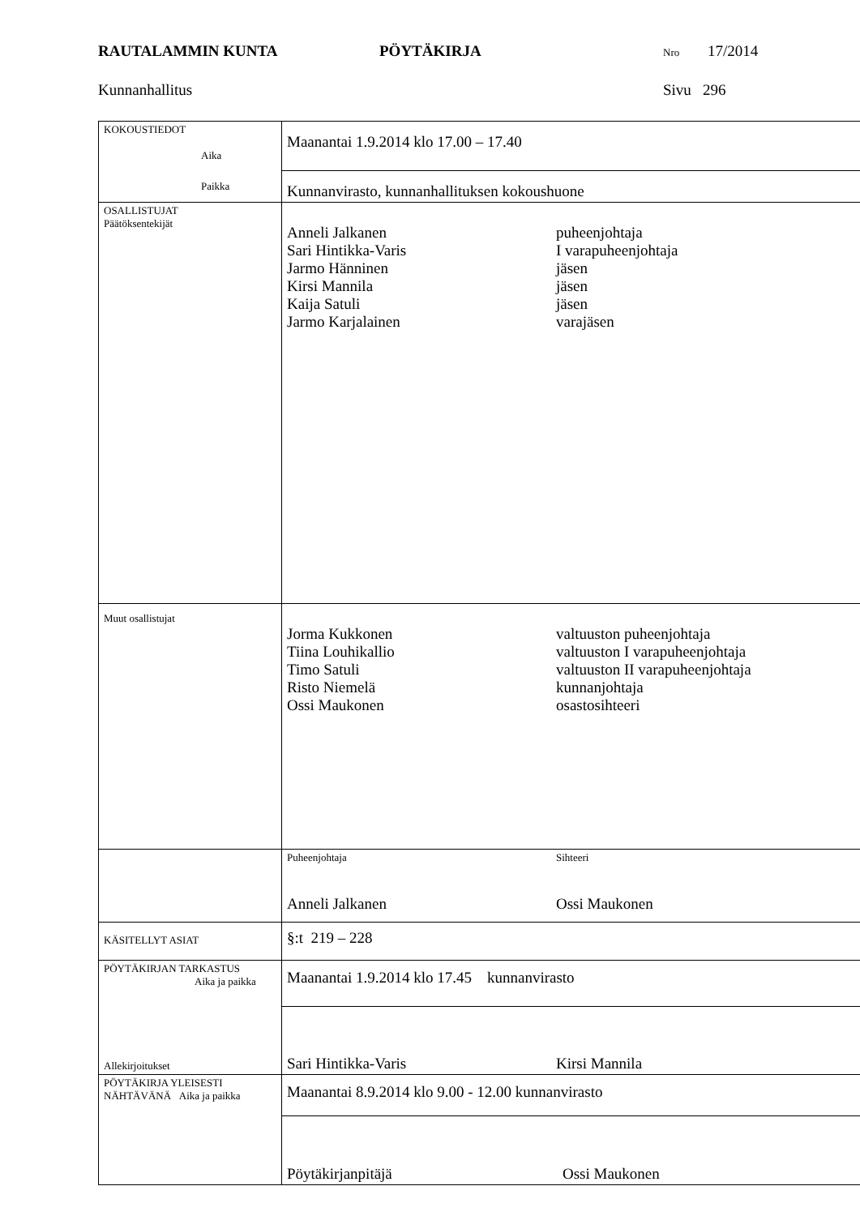RAUTALAMMIN KUNTA PÖYTÄKIRJA Nro 17/2014
Kunnanhallitus Sivu 296
| KOKOUSTIEDOT Aika Paikka | Maanantai 1.9.2014 klo 17.00 – 17.40 |
| | Kunnanvirasto, kunnanhallituksen kokoushuone |
| OSALLISTUJAT Päätöksentekijät | Anneli Jalkanen puheenjohtaja Sari Hintikka-Varis I varapuheenjohtaja Jarmo Hänninen jäsen Kirsi Mannila jäsen Kaija Satuli jäsen Jarmo Karjalainen varajäsen |
| Muut osallistujat | Jorma Kukkonen valtuuston puheenjohtaja Tiina Louhikallio valtuuston I varapuheenjohtaja Timo Satuli valtuuston II varapuheenjohtaja Risto Niemelä kunnanjohtaja Ossi Maukonen osastosihteeri |
| | Puheenjohtaja Sihteeri Anneli Jalkanen Ossi Maukonen |
| KÄSITELLYT ASIAT | §:t 219 – 228 |
| PÖYTÄKIRJAN TARKASTUS Aika ja paikka Allekirjoitukset | Maanantai 1.9.2014 klo 17.45 kunnanvirasto |
| | Sari Hintikka-Varis Kirsi Mannila |
| PÖYTÄKIRJA YLEISESTI NÄHTÄVÄNÄ Aika ja paikka | Maanantai 8.9.2014 klo 9.00 - 12.00 kunnanvirasto |
| | Pöytäkirjanpitäjä Ossi Maukonen |